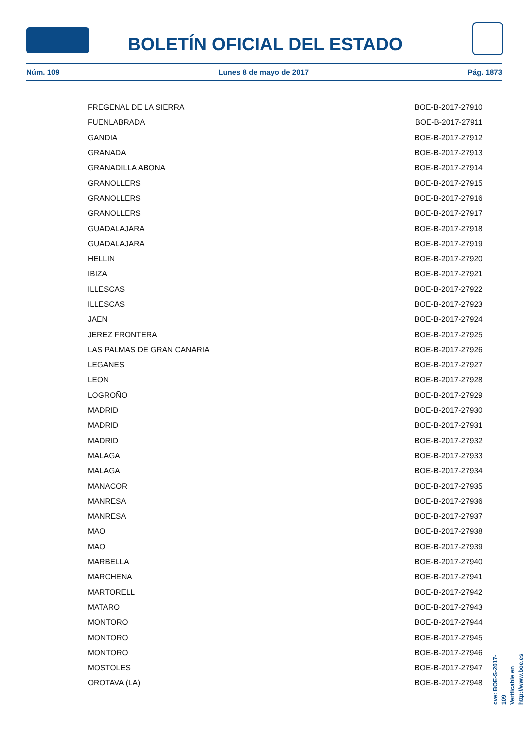BOLETÍN OFICIAL DEL ESTADO
Núm. 109 Lunes 8 de mayo de 2017 Pág. 1873
| FREGENAL DE LA SIERRA | BOE-B-2017-27910 |
| FUENLABRADA | BOE-B-2017-27911 |
| GANDIA | BOE-B-2017-27912 |
| GRANADA | BOE-B-2017-27913 |
| GRANADILLA ABONA | BOE-B-2017-27914 |
| GRANOLLERS | BOE-B-2017-27915 |
| GRANOLLERS | BOE-B-2017-27916 |
| GRANOLLERS | BOE-B-2017-27917 |
| GUADALAJARA | BOE-B-2017-27918 |
| GUADALAJARA | BOE-B-2017-27919 |
| HELLIN | BOE-B-2017-27920 |
| IBIZA | BOE-B-2017-27921 |
| ILLESCAS | BOE-B-2017-27922 |
| ILLESCAS | BOE-B-2017-27923 |
| JAEN | BOE-B-2017-27924 |
| JEREZ FRONTERA | BOE-B-2017-27925 |
| LAS PALMAS DE GRAN CANARIA | BOE-B-2017-27926 |
| LEGANES | BOE-B-2017-27927 |
| LEON | BOE-B-2017-27928 |
| LOGROÑO | BOE-B-2017-27929 |
| MADRID | BOE-B-2017-27930 |
| MADRID | BOE-B-2017-27931 |
| MADRID | BOE-B-2017-27932 |
| MALAGA | BOE-B-2017-27933 |
| MALAGA | BOE-B-2017-27934 |
| MANACOR | BOE-B-2017-27935 |
| MANRESA | BOE-B-2017-27936 |
| MANRESA | BOE-B-2017-27937 |
| MAO | BOE-B-2017-27938 |
| MAO | BOE-B-2017-27939 |
| MARBELLA | BOE-B-2017-27940 |
| MARCHENA | BOE-B-2017-27941 |
| MARTORELL | BOE-B-2017-27942 |
| MATARO | BOE-B-2017-27943 |
| MONTORO | BOE-B-2017-27944 |
| MONTORO | BOE-B-2017-27945 |
| MONTORO | BOE-B-2017-27946 |
| MOSTOLES | BOE-B-2017-27947 |
| OROTAVA (LA) | BOE-B-2017-27948 |
cve: BOE-S-2017-109
Verificable en http://www.boe.es